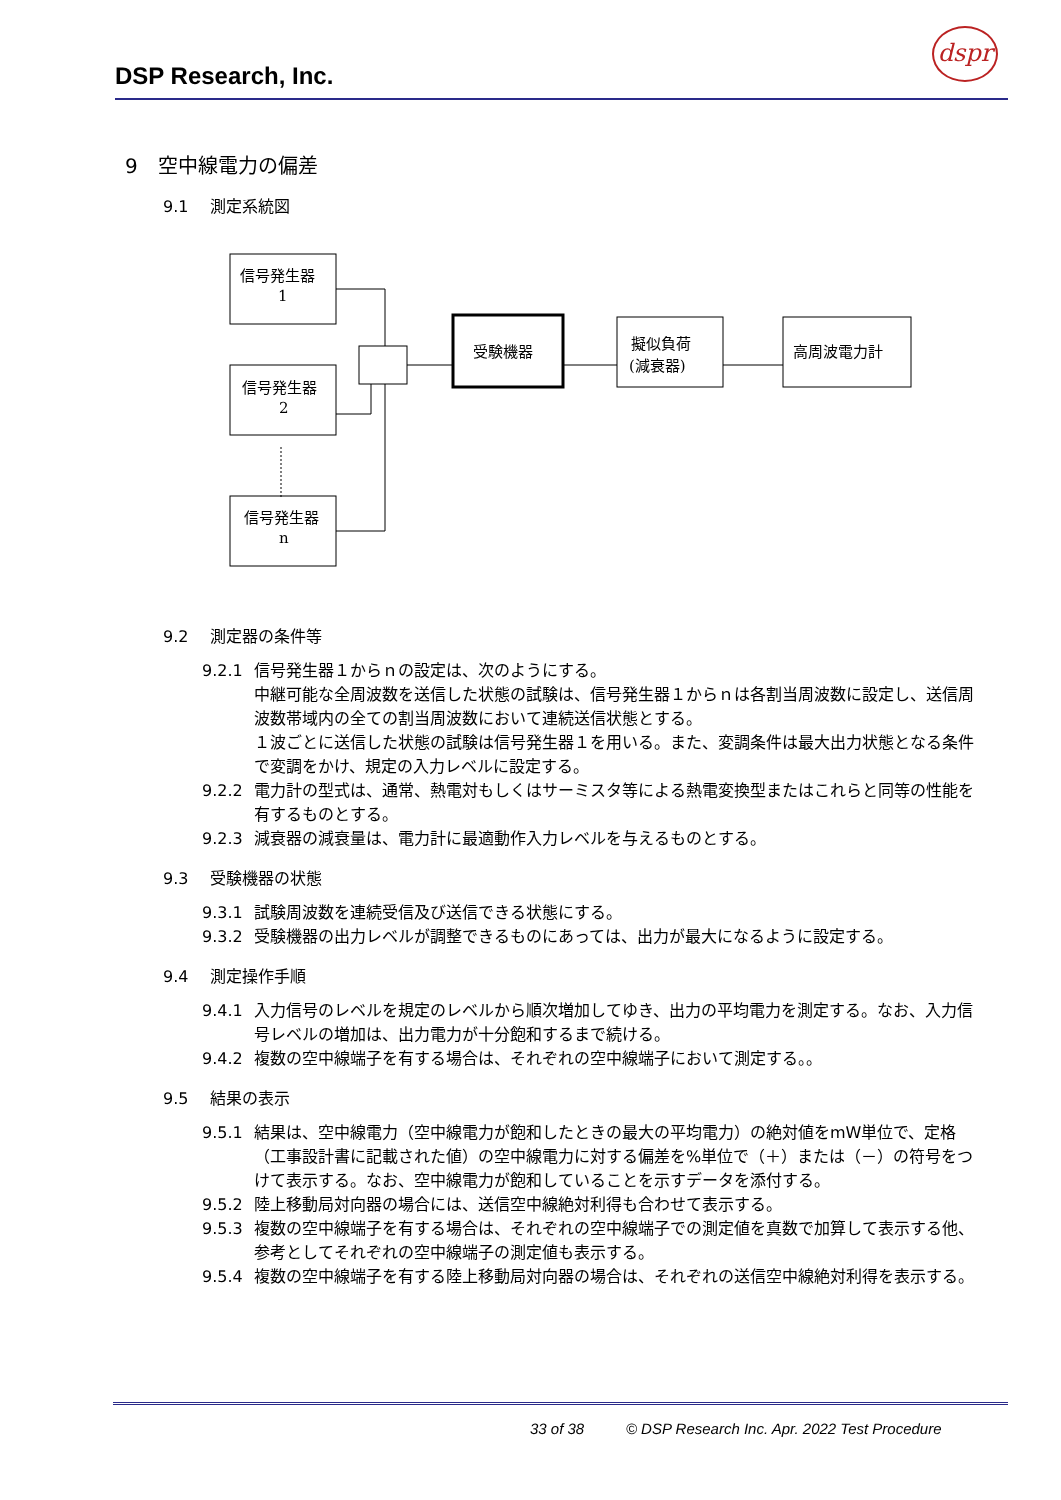DSP Research, Inc.
dspr
9　空中線電力の偏差
9.1　 測定系統図
信号発生器
1
信号発生器
2
信号発生器
n
受験機器
擬似負荷
(減衰器)
高周波電力計
9.2　 測定器の条件等
9.2.1 信号発生器１からｎの設定は、次のようにする。
中継可能な全周波数を送信した状態の試験は、信号発生器１からｎは各割当周波数に設定し、送信周波数帯域内の全ての割当周波数において連続送信状態とする。
１波ごとに送信した状態の試験は信号発生器１を用いる。また、変調条件は最大出力状態となる条件で変調をかけ、規定の入力レベルに設定する。
9.2.2 電力計の型式は、通常、熱電対もしくはサーミスタ等による熱電変換型またはこれらと同等の性能を有するものとする。
9.2.3 減衰器の減衰量は、電力計に最適動作入力レベルを与えるものとする。
9.3　 受験機器の状態
9.3.1 試験周波数を連続受信及び送信できる状態にする。
9.3.2 受験機器の出力レベルが調整できるものにあっては、出力が最大になるように設定する。
9.4　 測定操作手順
9.4.1 入力信号のレベルを規定のレベルから順次増加してゆき、出力の平均電力を測定する。なお、入力信号レベルの増加は、出力電力が十分飽和するまで続ける。
9.4.2 複数の空中線端子を有する場合は、それぞれの空中線端子において測定する。。
9.5　 結果の表示
9.5.1 結果は、空中線電力（空中線電力が飽和したときの最大の平均電力）の絶対値をmW単位で、定格（工事設計書に記載された値）の空中線電力に対する偏差を%単位で（＋）または（－）の符号をつけて表示する。なお、空中線電力が飽和していることを示すデータを添付する。
9.5.2 陸上移動局対向器の場合には、送信空中線絶対利得も合わせて表示する。
9.5.3 複数の空中線端子を有する場合は、それぞれの空中線端子での測定値を真数で加算して表示する他、参考としてそれぞれの空中線端子の測定値も表示する。
9.5.4 複数の空中線端子を有する陸上移動局対向器の場合は、それぞれの送信空中線絶対利得を表示する。
33 of 38 © DSP Research Inc. Apr. 2022 Test Procedure